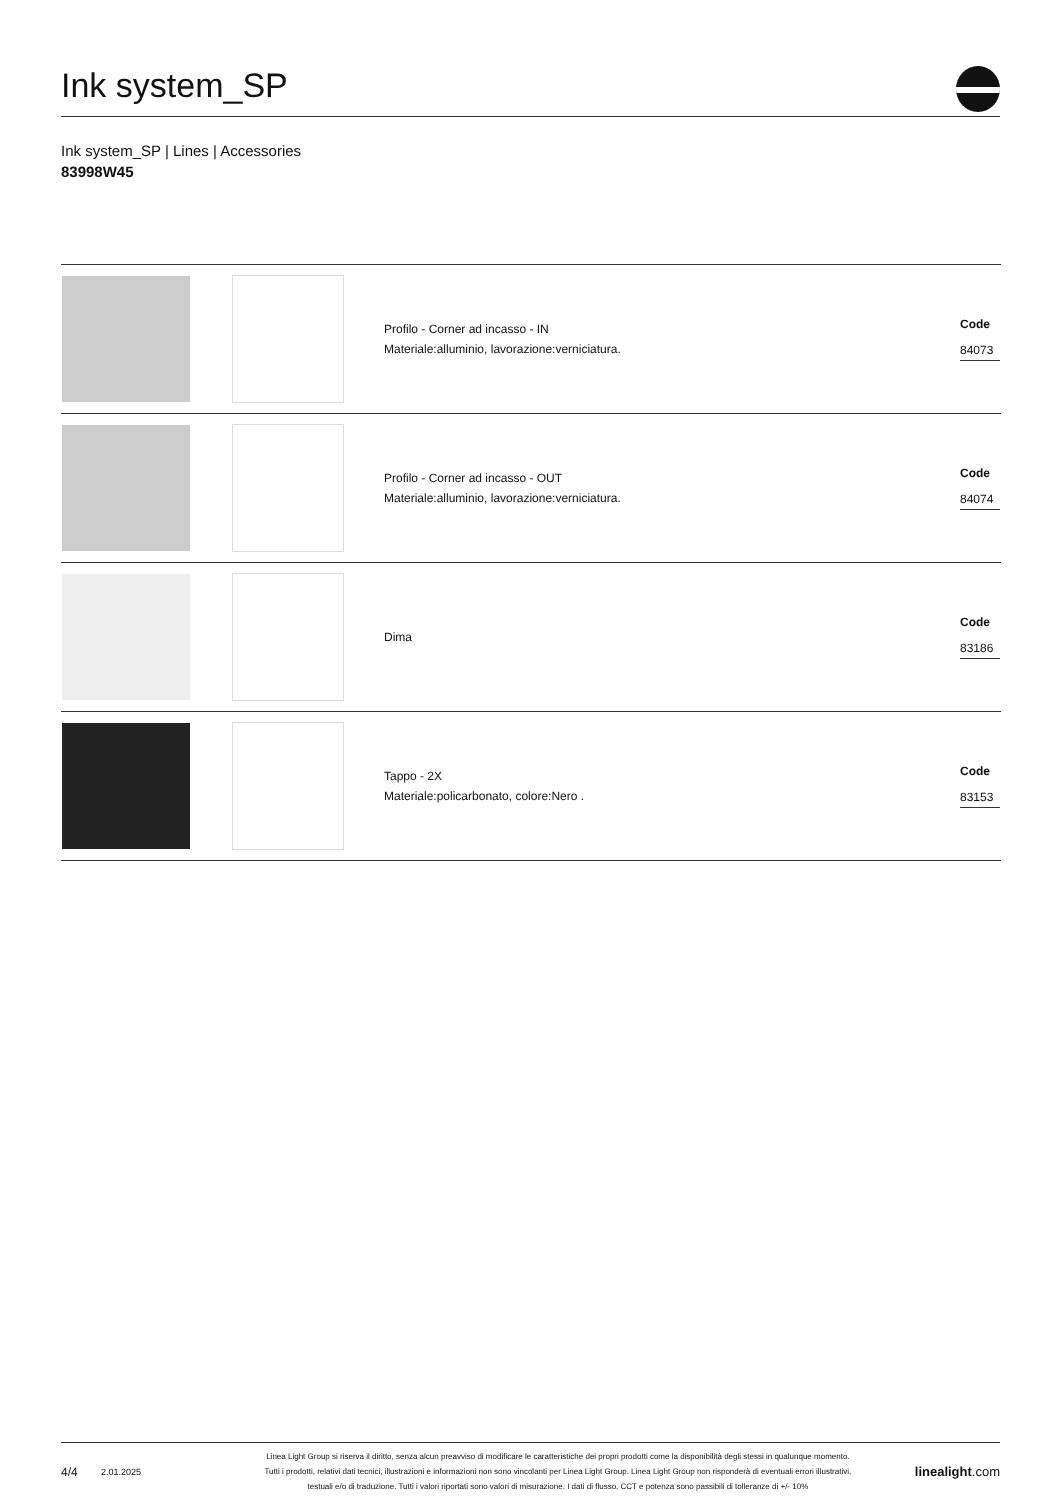Ink system_SP
Ink system_SP | Lines | Accessories
83998W45
| | | Profilo - Corner ad incasso - IN Materiale:alluminio, lavorazione:verniciatura. | Code 84073 |
| | | Profilo - Corner ad incasso - OUT Materiale:alluminio, lavorazione:verniciatura. | Code 84074 |
| | | Dima | Code 83186 |
| | | Tappo - 2X Materiale:policarbonato, colore:Nero . | Code 83153 |
4/4 2.01.2025
Linea Light Group si riserva il diritto, senza alcun preavviso di modificare le caratteristiche dei propri prodotti come la disponibilità degli stessi in qualunque momento.
Tutti i prodotti, relativi dati tecnici, illustrazioni e informazioni non sono vincolanti per Linea Light Group. Linea Light Group non risponderà di eventuali errori illustrativi,
testuali e/o di traduzione. Tutti i valori riportati sono valori di misurazione. I dati di flusso, CCT e potenza sono passibili di tolleranze di +/- 10%
linealight.com